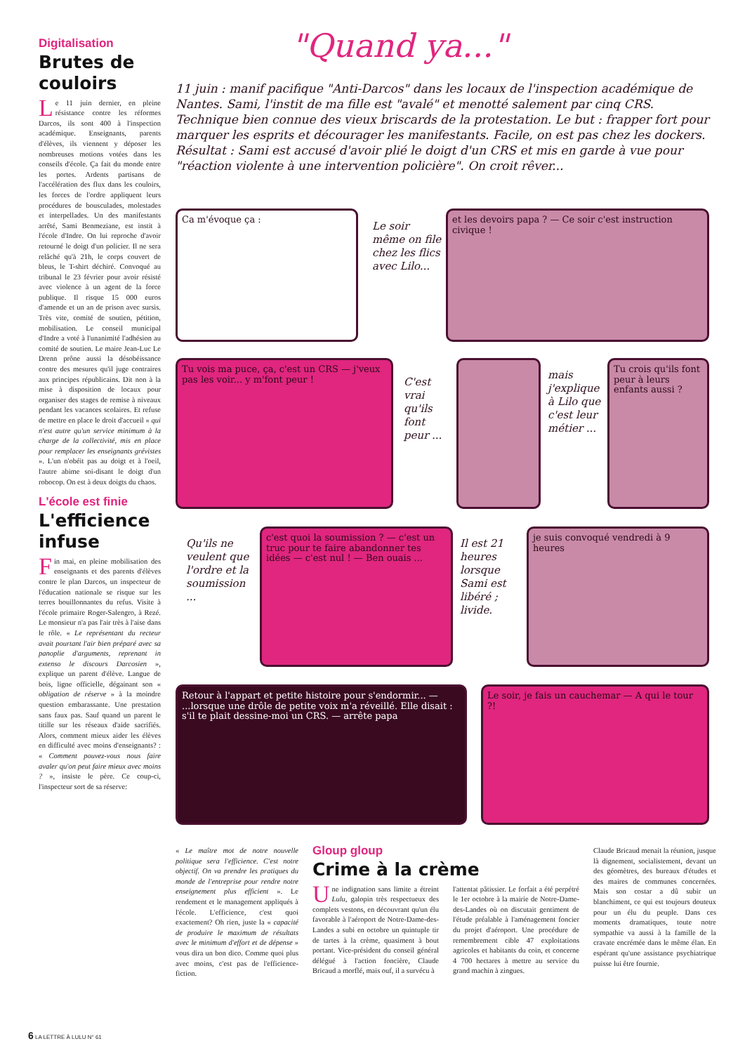Digitalisation
Brutes de couloirs
Le 11 juin dernier, en pleine résistance contre les réformes Darcos, ils sont 400 à l'inspection académique. Enseignants, parents d'élèves, ils viennent y déposer les nombreuses motions votées dans les conseils d'école. Ça fait du monde entre les portes. Ardents partisans de l'accélération des flux dans les couloirs, les forces de l'ordre appliquent leurs procédures de bousculades, molestades et interpellades. Un des manifestants arrêté, Sami Benmeziane, est instit à l'école d'Indre. On lui reproche d'avoir retourné le doigt d'un policier. Il ne sera relâché qu'à 21h, le corps couvert de bleus, le T-shirt déchiré. Convoqué au tribunal le 23 février pour avoir résisté avec violence à un agent de la force publique. Il risque 15 000 euros d'amende et un an de prison avec sursis. Très vite, comité de soutien, pétition, mobilisation. Le conseil municipal d'Indre a voté à l'unanimité l'adhésion au comité de soutien. Le maire Jean-Luc Le Drenn prône aussi la désobéissance contre des mesures qu'il juge contraires aux principes républicains. Dit non à la mise à disposition de locaux pour organiser des stages de remise à niveaux pendant les vacances scolaires. Et refuse de mettre en place le droit d'accueil « qui n'est autre qu'un service minimum à la charge de la collectivité, mis en place pour remplacer les enseignants grévistes ». L'un n'obéit pas au doigt et à l'oeil, l'autre abime soi-disant le doigt d'un robocop. On est à deux doigts du chaos.
L'école est finie
L'efficience infuse
Fin mai, en pleine mobilisation des enseignants et des parents d'élèves contre le plan Darcos, un inspecteur de l'éducation nationale se risque sur les terres bouillonnantes du refus. Visite à l'école primaire Roger-Salengro, à Rezé. Le monsieur n'a pas l'air très à l'aise dans le rôle. « Le représentant du recteur avait pourtant l'air bien préparé avec sa panoplie d'arguments, reprenant in extenso le discours Darcosien », explique un parent d'élève. Langue de bois, ligne officielle, dégainant son « obligation de réserve » à la moindre question embarassante. Une prestation sans faux pas. Sauf quand un parent le titille sur les réseaux d'aide sacrifiés. Alors, comment mieux aider les élèves en difficulté avec moins d'enseignants? : « Comment pouvez-vous nous faire avaler qu'on peut faire mieux avec moins ? », insiste le père. Ce coup-ci, l'inspecteur sort de sa réserve:
"Quand ya..."
11 juin : manif pacifique "Anti-Darcos" dans les locaux de l'inspection académique de Nantes. Sami, l'instit de ma fille est "avalé" et menotté salement par cinq CRS. Technique bien connue des vieux briscards de la protestation. Le but : frapper fort pour marquer les esprits et décourager les manifestants. Facile, on est pas chez les dockers. Résultat : Sami est accusé d'avoir plié le doigt d'un CRS et mis en garde à vue pour "réaction violente à une intervention policière". On croit rêver...
Ca m'évoque ça :
Le soir même on file chez les flics avec Lilo...
et les devoirs papa ? — Ce soir c'est instruction civique !
Tu vois ma puce, ça, c'est un CRS — j'veux pas les voir... y m'font peur !
C'est vrai qu'ils font peur ...
mais j'explique à Lilo que c'est leur métier ...
Tu crois qu'ils font peur à leurs enfants aussi ?
Qu'ils ne veulent que l'ordre et la soumission ...
c'est quoi la soumission ? — c'est un truc pour te faire abandonner tes idées — c'est nul ! — Ben ouais ...
Il est 21 heures lorsque Sami est libéré ; livide.
je suis convoqué vendredi à 9 heures
Retour à l'appart et petite histoire pour s'endormir... — ...lorsque une drôle de petite voix m'a réveillé. Elle disait : s'il te plait dessine-moi un CRS. — arrête papa
Le soir, je fais un cauchemar — A qui le tour ?!
« Le maître mot de notre nouvelle politique sera l'efficience. C'est notre objectif. On va prendre les pratiques du monde de l'entreprise pour rendre notre enseignement plus efficient ». Le rendement et le management appliqués à l'école. L'efficience, c'est quoi exactement? Oh rien, juste la « capacité de produire le maximum de résultats avec le minimum d'effort et de dépense » vous dira un bon dico. Comme quoi plus avec moins, c'est pas de l'efficience-fiction.
Gloup gloup
Crime à la crème
Une indignation sans limite a étreint Lulu, galopin très respectueux des complets vestons, en découvrant qu'un élu favorable à l'aéroport de Notre-Dame-des-Landes a subi en octobre un quintuple tir de tartes à la crème, quasiment à bout portant. Vice-président du conseil général délégué à l'action foncière, Claude Bricaud a morflé, mais ouf, il a survécu à
l'attentat pâtissier. Le forfait a été perpétré le 1er octobre à la mairie de Notre-Dame-des-Landes où on discutait gentiment de l'étude préalable à l'aménagement foncier du projet d'aéroport. Une procédure de remembrement cible 47 exploitations agricoles et habitants du coin, et concerne 4 700 hectares à mettre au service du grand machin à zingues.
Claude Bricaud menait la réunion, jusque là dignement, socialistement, devant un des géomètres, des bureaux d'études et des maires de communes concernées. Mais son costar a dû subir un blanchiment, ce qui est toujours douteux pour un élu du peuple. Dans ces moments dramatiques, toute notre sympathie va aussi à la famille de la cravate encrémée dans le même élan. En espérant qu'une assistance psychiatrique puisse lui être fournie.
6 LA LETTRE À LULU N° 61